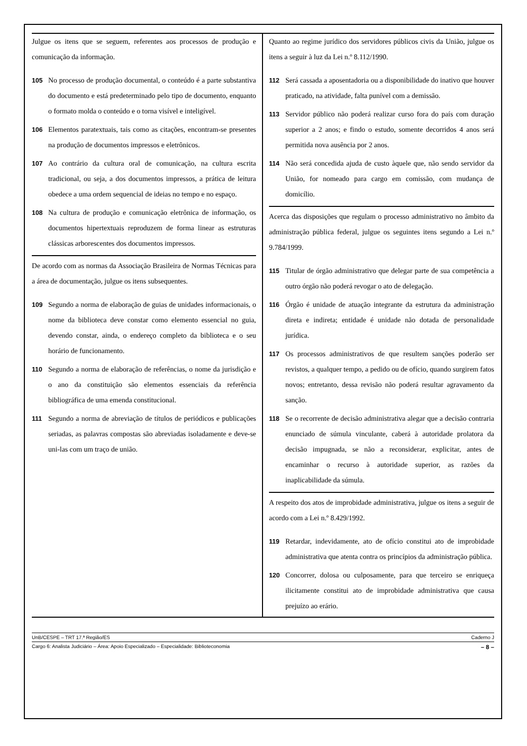Julgue os itens que se seguem, referentes aos processos de produção e comunicação da informação.
105 No processo de produção documental, o conteúdo é a parte substantiva do documento e está predeterminado pelo tipo de documento, enquanto o formato molda o conteúdo e o torna visível e inteligível.
106 Elementos paratextuais, tais como as citações, encontram-se presentes na produção de documentos impressos e eletrônicos.
107 Ao contrário da cultura oral de comunicação, na cultura escrita tradicional, ou seja, a dos documentos impressos, a prática de leitura obedece a uma ordem sequencial de ideias no tempo e no espaço.
108 Na cultura de produção e comunicação eletrônica de informação, os documentos hipertextuais reproduzem de forma linear as estruturas clássicas arborescentes dos documentos impressos.
De acordo com as normas da Associação Brasileira de Normas Técnicas para a área de documentação, julgue os itens subsequentes.
109 Segundo a norma de elaboração de guias de unidades informacionais, o nome da biblioteca deve constar como elemento essencial no guia, devendo constar, ainda, o endereço completo da biblioteca e o seu horário de funcionamento.
110 Segundo a norma de elaboração de referências, o nome da jurisdição e o ano da constituição são elementos essenciais da referência bibliográfica de uma emenda constitucional.
111 Segundo a norma de abreviação de títulos de periódicos e publicações seriadas, as palavras compostas são abreviadas isoladamente e deve-se uni-las com um traço de união.
Quanto ao regime jurídico dos servidores públicos civis da União, julgue os itens a seguir à luz da Lei n.º 8.112/1990.
112 Será cassada a aposentadoria ou a disponibilidade do inativo que houver praticado, na atividade, falta punível com a demissão.
113 Servidor público não poderá realizar curso fora do país com duração superior a 2 anos; e findo o estudo, somente decorridos 4 anos será permitida nova ausência por 2 anos.
114 Não será concedida ajuda de custo àquele que, não sendo servidor da União, for nomeado para cargo em comissão, com mudança de domicílio.
Acerca das disposições que regulam o processo administrativo no âmbito da administração pública federal, julgue os seguintes itens segundo a Lei n.º 9.784/1999.
115 Titular de órgão administrativo que delegar parte de sua competência a outro órgão não poderá revogar o ato de delegação.
116 Órgão é unidade de atuação integrante da estrutura da administração direta e indireta; entidade é unidade não dotada de personalidade jurídica.
117 Os processos administrativos de que resultem sanções poderão ser revistos, a qualquer tempo, a pedido ou de ofício, quando surgirem fatos novos; entretanto, dessa revisão não poderá resultar agravamento da sanção.
118 Se o recorrente de decisão administrativa alegar que a decisão contraria enunciado de súmula vinculante, caberá à autoridade prolatora da decisão impugnada, se não a reconsiderar, explicitar, antes de encaminhar o recurso à autoridade superior, as razões da inaplicabilidade da súmula.
A respeito dos atos de improbidade administrativa, julgue os itens a seguir de acordo com a Lei n.º 8.429/1992.
119 Retardar, indevidamente, ato de ofício constitui ato de improbidade administrativa que atenta contra os princípios da administração pública.
120 Concorrer, dolosa ou culposamente, para que terceiro se enriqueça ilicitamente constitui ato de improbidade administrativa que causa prejuízo ao erário.
UnB/CESPE – TRT 17.ª Região/ES Caderno J
Cargo 6: Analista Judiciário – Área: Apoio Especializado – Especialidade: Biblioteconomia – 8 –